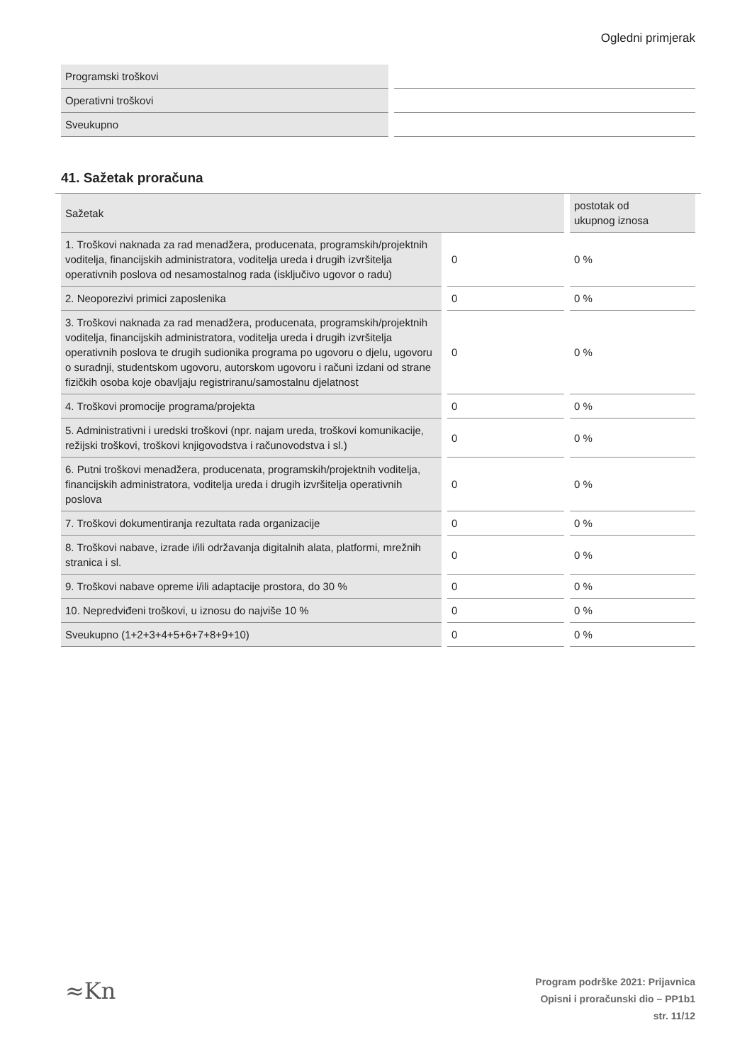Ogledni primjerak
| Programski troškovi | |
| Operativni troškovi | |
| Sveukupno | |
41. Sažetak proračuna
| Sažetak | | postotak od ukupnog iznosa |
| 1. Troškovi naknada za rad menadžera, producenata, programskih/projektnih voditelja, financijskih administratora, voditelja ureda i drugih izvršitelja operativnih poslova od nesamostalnog rada (isključivo ugovor o radu) | 0 | 0 % |
| 2. Neoporezivi primici zaposlenika | 0 | 0 % |
| 3. Troškovi naknada za rad menadžera, producenata, programskih/projektnih voditelja, financijskih administratora, voditelja ureda i drugih izvršitelja operativnih poslova te drugih sudionika programa po ugovoru o djelu, ugovoru o suradnji, studentskom ugovoru, autorskom ugovoru i računi izdani od strane fizičkih osoba koje obavljaju registriranu/samostalnu djelatnost | 0 | 0 % |
| 4. Troškovi promocije programa/projekta | 0 | 0 % |
| 5. Administrativni i uredski troškovi (npr. najam ureda, troškovi komunikacije, režijski troškovi, troškovi knjigovodstva i računovodstva i sl.) | 0 | 0 % |
| 6. Putni troškovi menadžera, producenata, programskih/projektnih voditelja, financijskih administratora, voditelja ureda i drugih izvršitelja operativnih poslova | 0 | 0 % |
| 7. Troškovi dokumentiranja rezultata rada organizacije | 0 | 0 % |
| 8. Troškovi nabave, izrade i/ili održavanja digitalnih alata, platformi, mrežnih stranica i sl. | 0 | 0 % |
| 9. Troškovi nabave opreme i/ili adaptacije prostora, do 30 % | 0 | 0 % |
| 10. Nepredviđeni troškovi, u iznosu do najviše 10 % | 0 | 0 % |
| Sveukupno (1+2+3+4+5+6+7+8+9+10) | 0 | 0 % |
≈Kn
Program podrške 2021: Prijavnica
Opisni i proračunski dio – PP1b1
str. 11/12